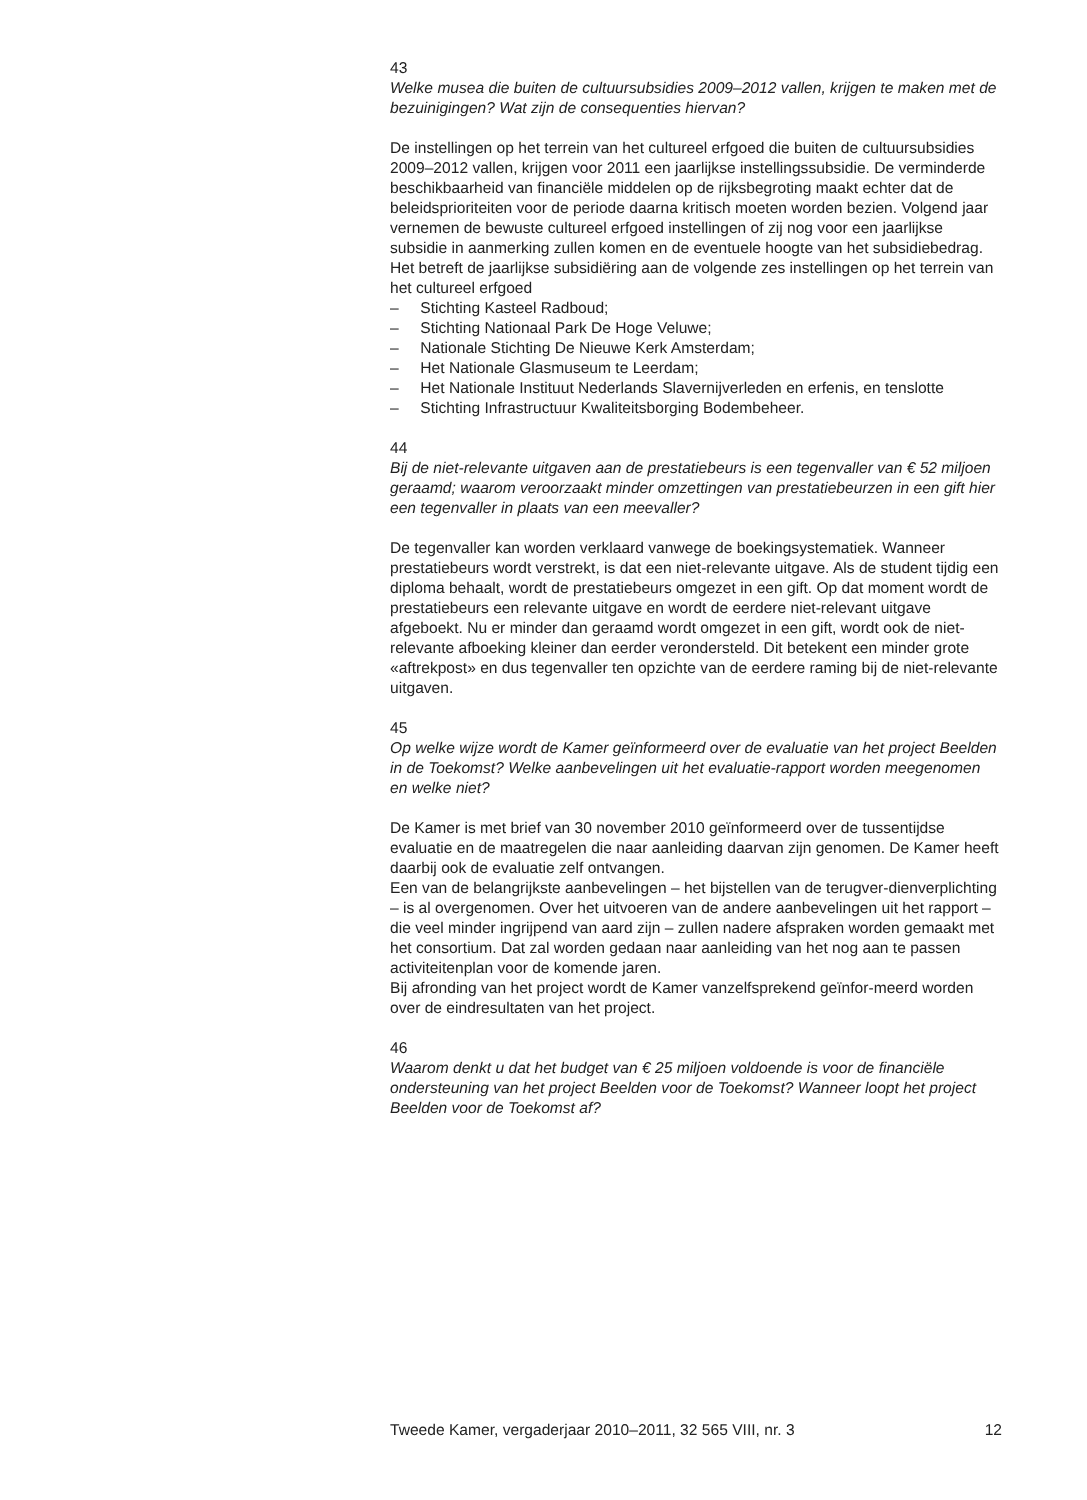43
Welke musea die buiten de cultuursubsidies 2009–2012 vallen, krijgen te maken met de bezuinigingen? Wat zijn de consequenties hiervan?
De instellingen op het terrein van het cultureel erfgoed die buiten de cultuursubsidies 2009–2012 vallen, krijgen voor 2011 een jaarlijkse instellingssubsidie. De verminderde beschikbaarheid van financiële middelen op de rijksbegroting maakt echter dat de beleidsprioriteiten voor de periode daarna kritisch moeten worden bezien. Volgend jaar vernemen de bewuste cultureel erfgoed instellingen of zij nog voor een jaarlijkse subsidie in aanmerking zullen komen en de eventuele hoogte van het subsidiebedrag.
Het betreft de jaarlijkse subsidiëring aan de volgende zes instellingen op het terrein van het cultureel erfgoed
– Stichting Kasteel Radboud;
– Stichting Nationaal Park De Hoge Veluwe;
– Nationale Stichting De Nieuwe Kerk Amsterdam;
– Het Nationale Glasmuseum te Leerdam;
– Het Nationale Instituut Nederlands Slavernijverleden en erfenis, en tenslotte
– Stichting Infrastructuur Kwaliteitsborging Bodembeheer.
44
Bij de niet-relevante uitgaven aan de prestatiebeurs is een tegenvaller van € 52 miljoen geraamd; waarom veroorzaakt minder omzettingen van prestatiebeurzen in een gift hier een tegenvaller in plaats van een meevaller?
De tegenvaller kan worden verklaard vanwege de boekingsystematiek. Wanneer prestatiebeurs wordt verstrekt, is dat een niet-relevante uitgave. Als de student tijdig een diploma behaalt, wordt de prestatiebeurs omgezet in een gift. Op dat moment wordt de prestatiebeurs een relevante uitgave en wordt de eerdere niet-relevant uitgave afgeboekt. Nu er minder dan geraamd wordt omgezet in een gift, wordt ook de niet-relevante afboeking kleiner dan eerder verondersteld. Dit betekent een minder grote «aftrekpost» en dus tegenvaller ten opzichte van de eerdere raming bij de niet-relevante uitgaven.
45
Op welke wijze wordt de Kamer geïnformeerd over de evaluatie van het project Beelden in de Toekomst? Welke aanbevelingen uit het evaluatie-rapport worden meegenomen en welke niet?
De Kamer is met brief van 30 november 2010 geïnformeerd over de tussentijdse evaluatie en de maatregelen die naar aanleiding daarvan zijn genomen. De Kamer heeft daarbij ook de evaluatie zelf ontvangen.
Een van de belangrijkste aanbevelingen – het bijstellen van de terugver-dienverplichting – is al overgenomen. Over het uitvoeren van de andere aanbevelingen uit het rapport – die veel minder ingrijpend van aard zijn – zullen nadere afspraken worden gemaakt met het consortium. Dat zal worden gedaan naar aanleiding van het nog aan te passen activiteitenplan voor de komende jaren.
Bij afronding van het project wordt de Kamer vanzelfsprekend geïnfor-meerd worden over de eindresultaten van het project.
46
Waarom denkt u dat het budget van € 25 miljoen voldoende is voor de financiële ondersteuning van het project Beelden voor de Toekomst? Wanneer loopt het project Beelden voor de Toekomst af?
Tweede Kamer, vergaderjaar 2010–2011, 32 565 VIII, nr. 3 12